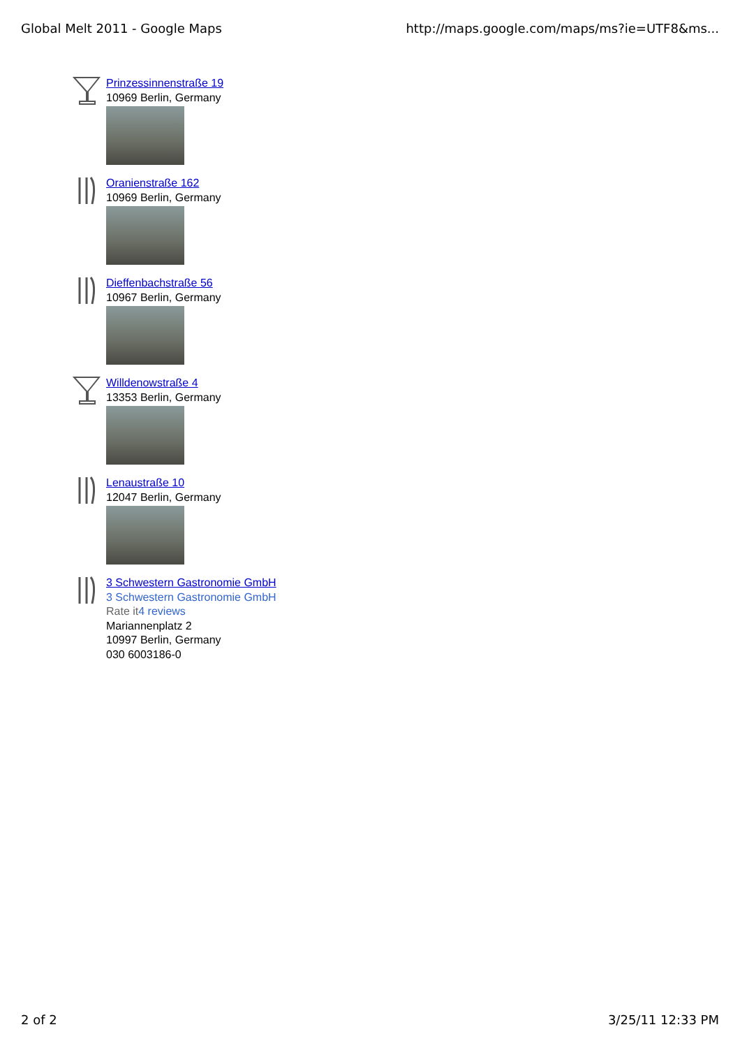Global Melt 2011 - Google Maps http://maps.google.com/maps/ms?ie=UTF8&ms...
Prinzessinnenstraße 19
10969 Berlin, Germany
Oranienstraße 162
10969 Berlin, Germany
Dieffenbachstraße 56
10967 Berlin, Germany
Willdenowstraße 4
13353 Berlin, Germany
Lenaustraße 10
12047 Berlin, Germany
3 Schwestern Gastronomie GmbH
3 Schwestern Gastronomie GmbH
Rate it 4 reviews
Mariannenplatz 2
10997 Berlin, Germany
030 6003186-0
2 of 2 3/25/11 12:33 PM